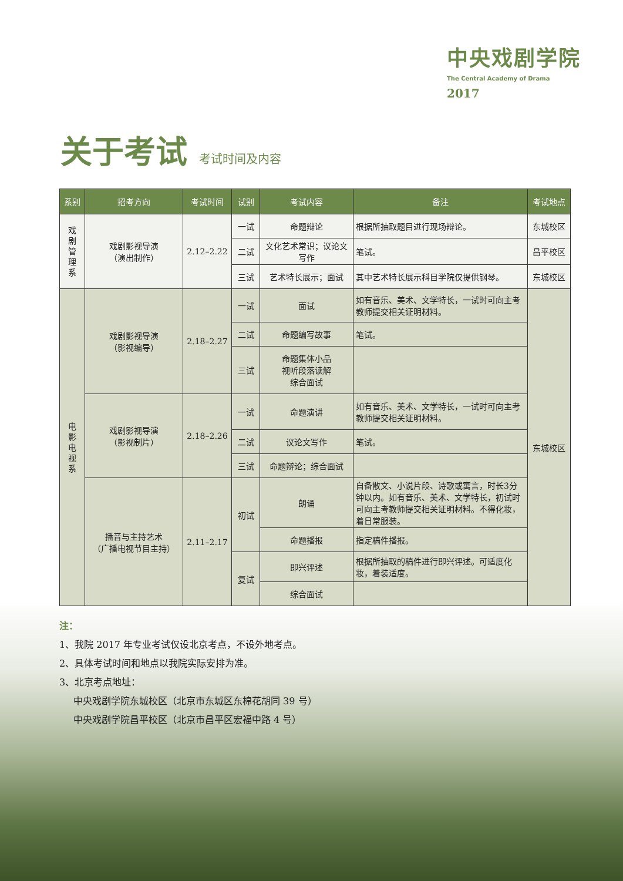中央戏剧学院
The Central Academy of Drama
2017
关于考试 考试时间及内容
| 系别 | 招考方向 | 考试时间 | 试别 | 考试内容 | 备注 | 考试地点 |
| --- | --- | --- | --- | --- | --- | --- |
| 戏剧管理系 | 戏剧影视导演 （演出制作） | 2.12–2.22 | 一试 | 命题辩论 | 根据所抽取题目进行现场辩论。 | 东城校区 |
| | | | 二试 | 文化艺术常识；议论文写作 | 笔试。 | 昌平校区 |
| | | | 三试 | 艺术特长展示；面试 | 其中艺术特长展示科目学院仅提供钢琴。 | 东城校区 |
| 电影电视系 | 戏剧影视导演 （影视编导） | 2.18–2.27 | 一试 | 面试 | 如有音乐、美术、文学特长，一试时可向主考教师提交相关证明材料。 | 东城校区 |
| | | | 二试 | 命题编写故事 | 笔试。 | |
| | | | 三试 | 命题集体小品 视听段落读解 综合面试 | | |
| | 戏剧影视导演 （影视制片） | 2.18–2.26 | 一试 | 命题演讲 | 如有音乐、美术、文学特长，一试时可向主考教师提交相关证明材料。 | |
| | | | 二试 | 议论文写作 | 笔试。 | |
| | | | 三试 | 命题辩论；综合面试 | | |
| | 播音与主持艺术 （广播电视节目主持） | 2.11–2.17 | 初试 | 朗诵 | 自备散文、小说片段、诗歌或寓言，时长3分钟以内。如有音乐、美术、文学特长，初试时可向主考教师提交相关证明材料。不得化妆，着日常服装。 | |
| | | | | 命题播报 | 指定稿件播报。 | |
| | | | 复试 | 即兴评述 | 根据所抽取的稿件进行即兴评述。可适度化妆，着装适度。 | |
| | | | | 综合面试 | | |
注：
1、我院 2017 年专业考试仅设北京考点，不设外地考点。
2、具体考试时间和地点以我院实际安排为准。
3、北京考点地址：
  中央戏剧学院东城校区（北京市东城区东棉花胡同 39 号）
  中央戏剧学院昌平校区（北京市昌平区宏福中路 4 号）